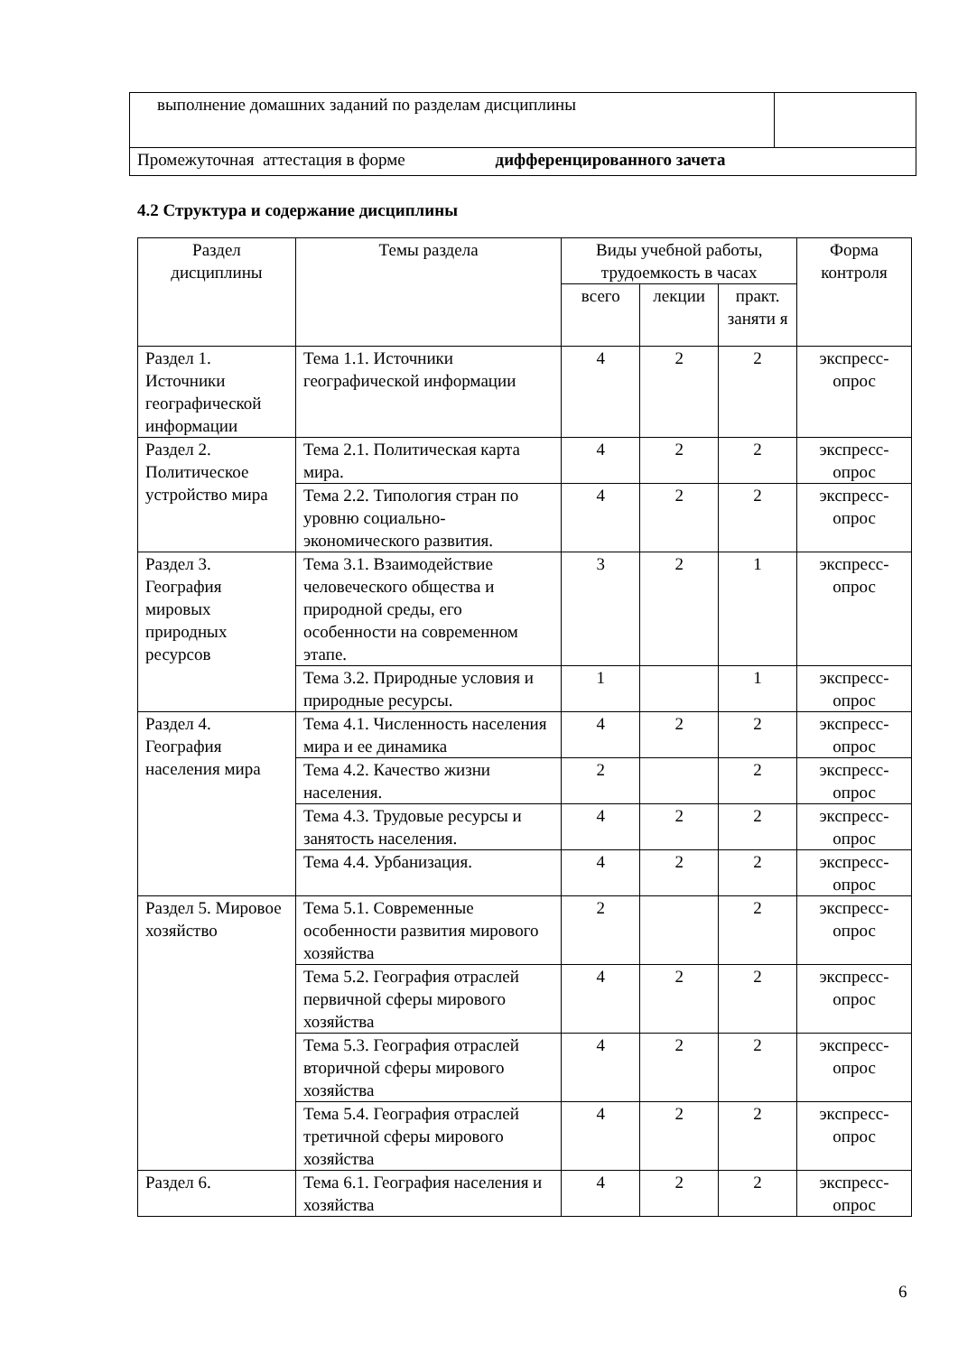| выполнение домашних заданий по разделам дисциплины | |
| Промежуточная аттестация в форме дифференцированного зачета | |
4.2 Структура и содержание дисциплины
| Раздел дисциплины | Темы раздела | Виды учебной работы, трудоемкость в часах | | | Форма контроля |
| --- | --- | --- | --- | --- | --- |
| | | всего | лекции | практ. заняти я | |
| Раздел 1. Источники географической информации | Тема 1.1. Источники географической информации | 4 | 2 | 2 | экспресс-опрос |
| Раздел 2. Политическое устройство мира | Тема 2.1. Политическая карта мира. | 4 | 2 | 2 | экспресс-опрос |
| | Тема 2.2. Типология стран по уровню социально-экономического развития. | 4 | 2 | 2 | экспресс-опрос |
| Раздел 3. География мировых природных ресурсов | Тема 3.1. Взаимодействие человеческого общества и природной среды, его особенности на современном этапе. | 3 | 2 | 1 | экспресс-опрос |
| | Тема 3.2. Природные условия и природные ресурсы. | 1 | | 1 | экспресс-опрос |
| Раздел 4. География населения мира | Тема 4.1. Численность населения мира и ее динамика | 4 | 2 | 2 | экспресс-опрос |
| | Тема 4.2. Качество жизни населения. | 2 | | 2 | экспресс-опрос |
| | Тема 4.3. Трудовые ресурсы и занятость населения. | 4 | 2 | 2 | экспресс-опрос |
| | Тема 4.4. Урбанизация. | 4 | 2 | 2 | экспресс-опрос |
| Раздел 5. Мировое хозяйство | Тема 5.1. Современные особенности развития мирового хозяйства | 2 | | 2 | экспресс-опрос |
| | Тема 5.2. География отраслей первичной сферы мирового хозяйства | 4 | 2 | 2 | экспресс-опрос |
| | Тема 5.3. География отраслей вторичной сферы мирового хозяйства | 4 | 2 | 2 | экспресс-опрос |
| | Тема 5.4. География отраслей третичной сферы мирового хозяйства | 4 | 2 | 2 | экспресс-опрос |
| Раздел 6. | Тема 6.1. География населения и хозяйства | 4 | 2 | 2 | экспресс-опрос |
6